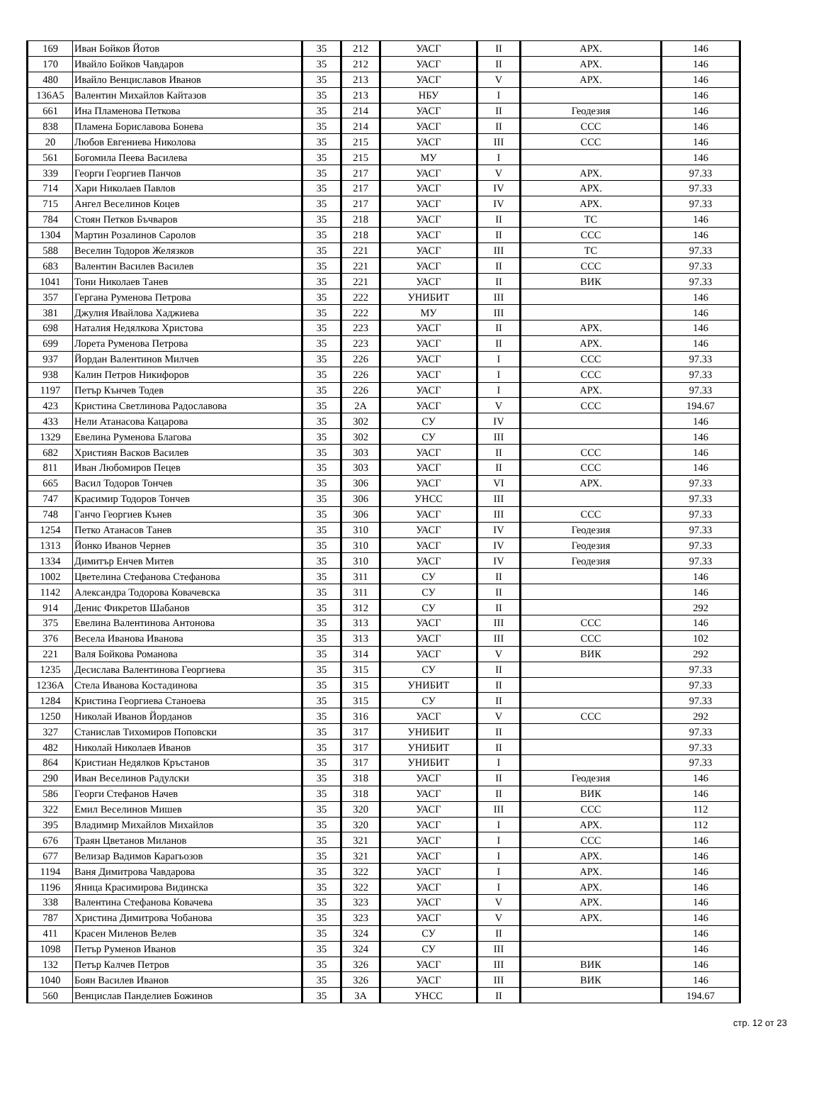| 169 | Иван Бойков Йотов | 35 | 212 | УАСГ | II | АРХ. | 146 |
| 170 | Ивайло Бойков Чавдаров | 35 | 212 | УАСГ | II | АРХ. | 146 |
| 480 | Ивайло Венциславов Иванов | 35 | 213 | УАСГ | V | АРХ. | 146 |
| 136А5 | Валентин Михайлов Кайтазов | 35 | 213 | НБУ | I | | 146 |
| 661 | Ина Пламенова Петкова | 35 | 214 | УАСГ | II | Геодезия | 146 |
| 838 | Пламена Бориславова Бонева | 35 | 214 | УАСГ | II | ССС | 146 |
| 20 | Любов Евгениева Николова | 35 | 215 | УАСГ | III | ССС | 146 |
| 561 | Богомила Пеева Василева | 35 | 215 | МУ | I | | 146 |
| 339 | Георги Георгиев Панчов | 35 | 217 | УАСГ | V | АРХ. | 97.33 |
| 714 | Хари Николаев Павлов | 35 | 217 | УАСГ | IV | АРХ. | 97.33 |
| 715 | Ангел Веселинов Коцев | 35 | 217 | УАСГ | IV | АРХ. | 97.33 |
| 784 | Стоян Петков Бъчваров | 35 | 218 | УАСГ | II | ТС | 146 |
| 1304 | Мартин Розалинов Саролов | 35 | 218 | УАСГ | II | ССС | 146 |
| 588 | Веселин Тодоров Желязков | 35 | 221 | УАСГ | III | ТС | 97.33 |
| 683 | Валентин Василев Василев | 35 | 221 | УАСГ | II | ССС | 97.33 |
| 1041 | Тони Николаев Танев | 35 | 221 | УАСГ | II | ВИК | 97.33 |
| 357 | Гергана Руменова Петрова | 35 | 222 | УНИБИТ | III | | 146 |
| 381 | Джулия Ивайлова Хаджиева | 35 | 222 | МУ | III | | 146 |
| 698 | Наталия Недялкова Христова | 35 | 223 | УАСГ | II | АРХ. | 146 |
| 699 | Лорета Руменова Петрова | 35 | 223 | УАСГ | II | АРХ. | 146 |
| 937 | Йордан Валентинов Милчев | 35 | 226 | УАСГ | I | ССС | 97.33 |
| 938 | Калин Петров Никифоров | 35 | 226 | УАСГ | I | ССС | 97.33 |
| 1197 | Петър Кънчев Тодев | 35 | 226 | УАСГ | I | АРХ. | 97.33 |
| 423 | Кристина Светлинова Радославова | 35 | 2А | УАСГ | V | ССС | 194.67 |
| 433 | Нели Атанасова Кацарова | 35 | 302 | СУ | IV | | 146 |
| 1329 | Евелина Руменова Благова | 35 | 302 | СУ | III | | 146 |
| 682 | Християн Васков Василев | 35 | 303 | УАСГ | II | ССС | 146 |
| 811 | Иван Любомиров Пецев | 35 | 303 | УАСГ | II | ССС | 146 |
| 665 | Васил Тодоров Тончев | 35 | 306 | УАСГ | VI | АРХ. | 97.33 |
| 747 | Красимир Тодоров Тончев | 35 | 306 | УНСС | III | | 97.33 |
| 748 | Ганчо Георгиев Кънев | 35 | 306 | УАСГ | III | ССС | 97.33 |
| 1254 | Петко Атанасов Танев | 35 | 310 | УАСГ | IV | Геодезия | 97.33 |
| 1313 | Йонко Иванов Чернев | 35 | 310 | УАСГ | IV | Геодезия | 97.33 |
| 1334 | Димитър Енчев Митев | 35 | 310 | УАСГ | IV | Геодезия | 97.33 |
| 1002 | Цветелина Стефанова Стефанова | 35 | 311 | СУ | II | | 146 |
| 1142 | Александра Тодорова Ковачевска | 35 | 311 | СУ | II | | 146 |
| 914 | Денис Фикретов Шабанов | 35 | 312 | СУ | II | | 292 |
| 375 | Евелина Валентинова Антонова | 35 | 313 | УАСГ | III | ССС | 146 |
| 376 | Весела Иванова Иванова | 35 | 313 | УАСГ | III | ССС | 102 |
| 221 | Валя Бойкова Романова | 35 | 314 | УАСГ | V | ВИК | 292 |
| 1235 | Десислава Валентинова Георгиева | 35 | 315 | СУ | II | | 97.33 |
| 1236А | Стела Иванова Костадинова | 35 | 315 | УНИБИТ | II | | 97.33 |
| 1284 | Кристина Георгиева Станоева | 35 | 315 | СУ | II | | 97.33 |
| 1250 | Николай Иванов Йорданов | 35 | 316 | УАСГ | V | ССС | 292 |
| 327 | Станислав Тихомиров Поповски | 35 | 317 | УНИБИТ | II | | 97.33 |
| 482 | Николай Николаев Иванов | 35 | 317 | УНИБИТ | II | | 97.33 |
| 864 | Кристиан Недялков Кръстанов | 35 | 317 | УНИБИТ | I | | 97.33 |
| 290 | Иван Веселинов Радулски | 35 | 318 | УАСГ | II | Геодезия | 146 |
| 586 | Георги Стефанов Начев | 35 | 318 | УАСГ | II | ВИК | 146 |
| 322 | Емил Веселинов Мишев | 35 | 320 | УАСГ | III | ССС | 112 |
| 395 | Владимир Михайлов Михайлов | 35 | 320 | УАСГ | I | АРХ. | 112 |
| 676 | Траян Цветанов Миланов | 35 | 321 | УАСГ | I | ССС | 146 |
| 677 | Велизар Вадимов Карагьозов | 35 | 321 | УАСГ | I | АРХ. | 146 |
| 1194 | Ваня Димитрова Чавдарова | 35 | 322 | УАСГ | I | АРХ. | 146 |
| 1196 | Яница Красимирова Видинска | 35 | 322 | УАСГ | I | АРХ. | 146 |
| 338 | Валентина Стефанова Ковачева | 35 | 323 | УАСГ | V | АРХ. | 146 |
| 787 | Христина Димитрова Чобанова | 35 | 323 | УАСГ | V | АРХ. | 146 |
| 411 | Красен Миленов Велев | 35 | 324 | СУ | II | | 146 |
| 1098 | Петър Руменов Иванов | 35 | 324 | СУ | III | | 146 |
| 132 | Петър Калчев Петров | 35 | 326 | УАСГ | III | ВИК | 146 |
| 1040 | Боян Василев Иванов | 35 | 326 | УАСГ | III | ВИК | 146 |
| 560 | Венцислав Панделиев Божинов | 35 | 3А | УНСС | II | | 194.67 |
стр. 12 от 23